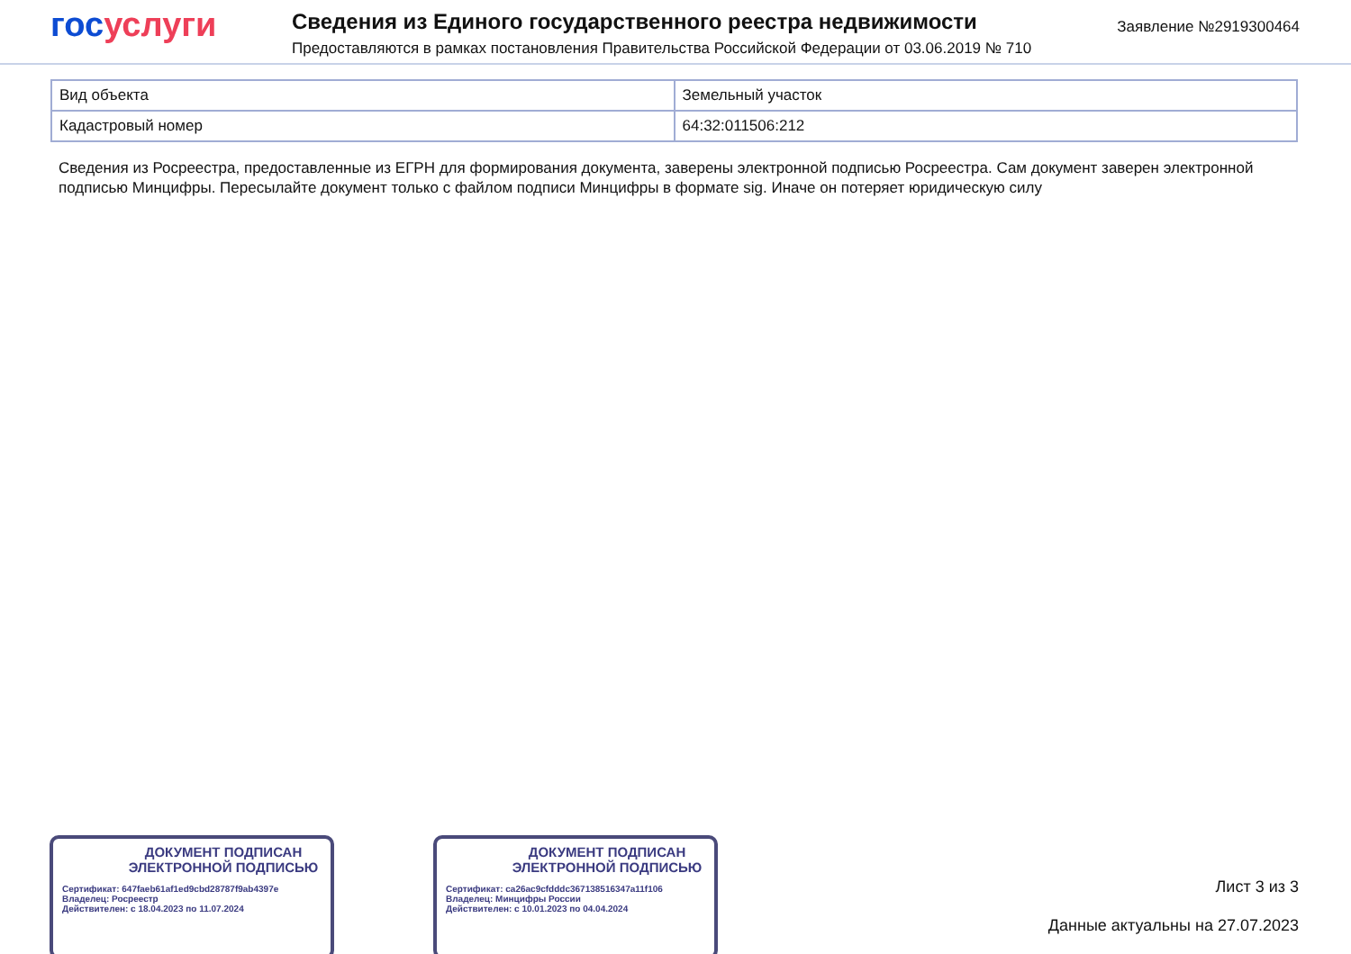гос услуги
Сведения из Единого государственного реестра недвижимости
Предоставляются в рамках постановления Правительства Российской Федерации от 03.06.2019 № 710
Заявление №2919300464
| Вид объекта | Земельный участок |
| Кадастровый номер | 64:32:011506:212 |
Сведения из Росреестра, предоставленные из ЕГРН для формирования документа, заверены электронной подписью Росреестра. Сам документ заверен электронной подписью Минцифры. Пересылайте документ только с файлом подписи Минцифры в формате sig. Иначе он потеряет юридическую силу
ДОКУМЕНТ ПОДПИСАН ЭЛЕКТРОННОЙ ПОДПИСЬЮ
Сертификат: 647faeb61af1ed9cbd28787f9ab4397e
Владелец: Росреестр
Действителен: с 18.04.2023 по 11.07.2024
ДОКУМЕНТ ПОДПИСАН ЭЛЕКТРОННОЙ ПОДПИСЬЮ
Сертификат: ca26ac9cfdddc367138516347a11f106
Владелец: Минцифры России
Действителен: с 10.01.2023 по 04.04.2024
Лист 3 из 3
Данные актуальны на 27.07.2023